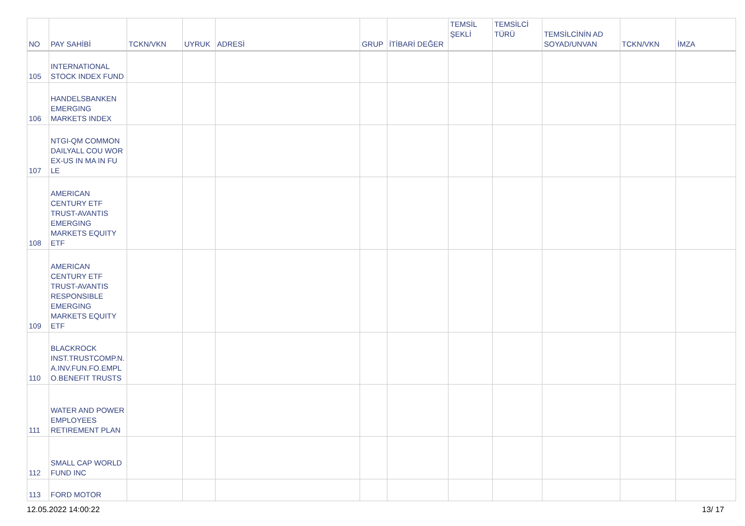| NO | PAY SAHİBİ | TCKN/VKN | UYRUK | ADRESİ | GRUP | İTİBARİ DEĞER | TEMSİL ŞEKLİ | TEMSİLCİ TÜRÜ | TEMSİLCİNİN AD SOYAD/UNVAN | TCKN/VKN | İMZA |
| --- | --- | --- | --- | --- | --- | --- | --- | --- | --- | --- | --- |
| 105 | INTERNATIONAL STOCK INDEX FUND | | | | | | | | | | |
| 106 | HANDELSBANKEN EMERGING MARKETS INDEX | | | | | | | | | | |
| 107 | NTGI-QM COMMON DAILYALL COU WOR EX-US IN MA IN FU LE | | | | | | | | | | |
| 108 | AMERICAN CENTURY ETF TRUST-AVANTIS EMERGING MARKETS EQUITY ETF | | | | | | | | | | |
| 109 | AMERICAN CENTURY ETF TRUST-AVANTIS RESPONSIBLE EMERGING MARKETS EQUITY ETF | | | | | | | | | | |
| 110 | BLACKROCK INST.TRUSTCOMP.N. A.INV.FUN.FO.EMPL O.BENEFIT TRUSTS | | | | | | | | | | |
| 111 | WATER AND POWER EMPLOYEES RETIREMENT PLAN | | | | | | | | | | |
| 112 | SMALL CAP WORLD FUND INC | | | | | | | | | | |
| 113 | FORD MOTOR | | | | | | | | | | |
12.05.2022 14:00:22 13/ 17